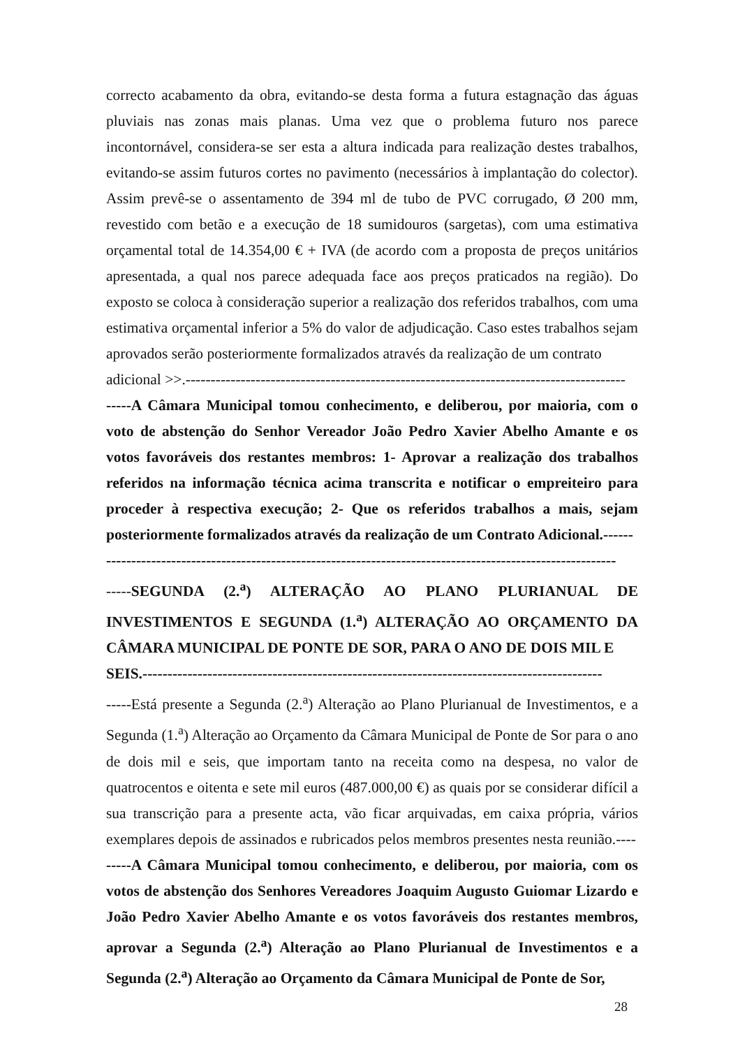correcto acabamento da obra, evitando-se desta forma a futura estagnação das águas pluviais nas zonas mais planas. Uma vez que o problema futuro nos parece incontornável, considera-se ser esta a altura indicada para realização destes trabalhos, evitando-se assim futuros cortes no pavimento (necessários à implantação do colector). Assim prevê-se o assentamento de 394 ml de tubo de PVC corrugado, Ø 200 mm, revestido com betão e a execução de 18 sumidouros (sargetas), com uma estimativa orçamental total de 14.354,00 € + IVA (de acordo com a proposta de preços unitários apresentada, a qual nos parece adequada face aos preços praticados na região). Do exposto se coloca à consideração superior a realização dos referidos trabalhos, com uma estimativa orçamental inferior a 5% do valor de adjudicação. Caso estes trabalhos sejam aprovados serão posteriormente formalizados através da realização de um contrato
adicional >>.----------------------------------------------------------------------------------------
-----A Câmara Municipal tomou conhecimento, e deliberou, por maioria, com o voto de abstenção do Senhor Vereador João Pedro Xavier Abelho Amante e os votos favoráveis dos restantes membros: 1- Aprovar a realização dos trabalhos referidos na informação técnica acima transcrita e notificar o empreiteiro para proceder à respectiva execução; 2- Que os referidos trabalhos a mais, sejam posteriormente formalizados através da realização de um Contrato Adicional.------
------------------------------------------------------------------------------------------------------
-----SEGUNDA (2.<sup>a</sup>) ALTERAÇÃO AO PLANO PLURIANUAL DE INVESTIMENTOS E SEGUNDA (1.<sup>a</sup>) ALTERAÇÃO AO ORÇAMENTO DA CÂMARA MUNICIPAL DE PONTE DE SOR, PARA O ANO DE DOIS MIL E
SEIS.--------------------------------------------------------------------------------------------
-----Está presente a Segunda (2.<sup>a</sup>) Alteração ao Plano Plurianual de Investimentos, e a Segunda (1.<sup>a</sup>) Alteração ao Orçamento da Câmara Municipal de Ponte de Sor para o ano de dois mil e seis, que importam tanto na receita como na despesa, no valor de quatrocentos e oitenta e sete mil euros (487.000,00 €) as quais por se considerar difícil a sua transcrição para a presente acta, vão ficar arquivadas, em caixa própria, vários exemplares depois de assinados e rubricados pelos membros presentes nesta reunião.----
-----A Câmara Municipal tomou conhecimento, e deliberou, por maioria, com os votos de abstenção dos Senhores Vereadores Joaquim Augusto Guiomar Lizardo e João Pedro Xavier Abelho Amante e os votos favoráveis dos restantes membros, aprovar a Segunda (2.<sup>a</sup>) Alteração ao Plano Plurianual de Investimentos e a Segunda (2.<sup>a</sup>) Alteração ao Orçamento da Câmara Municipal de Ponte de Sor,
28